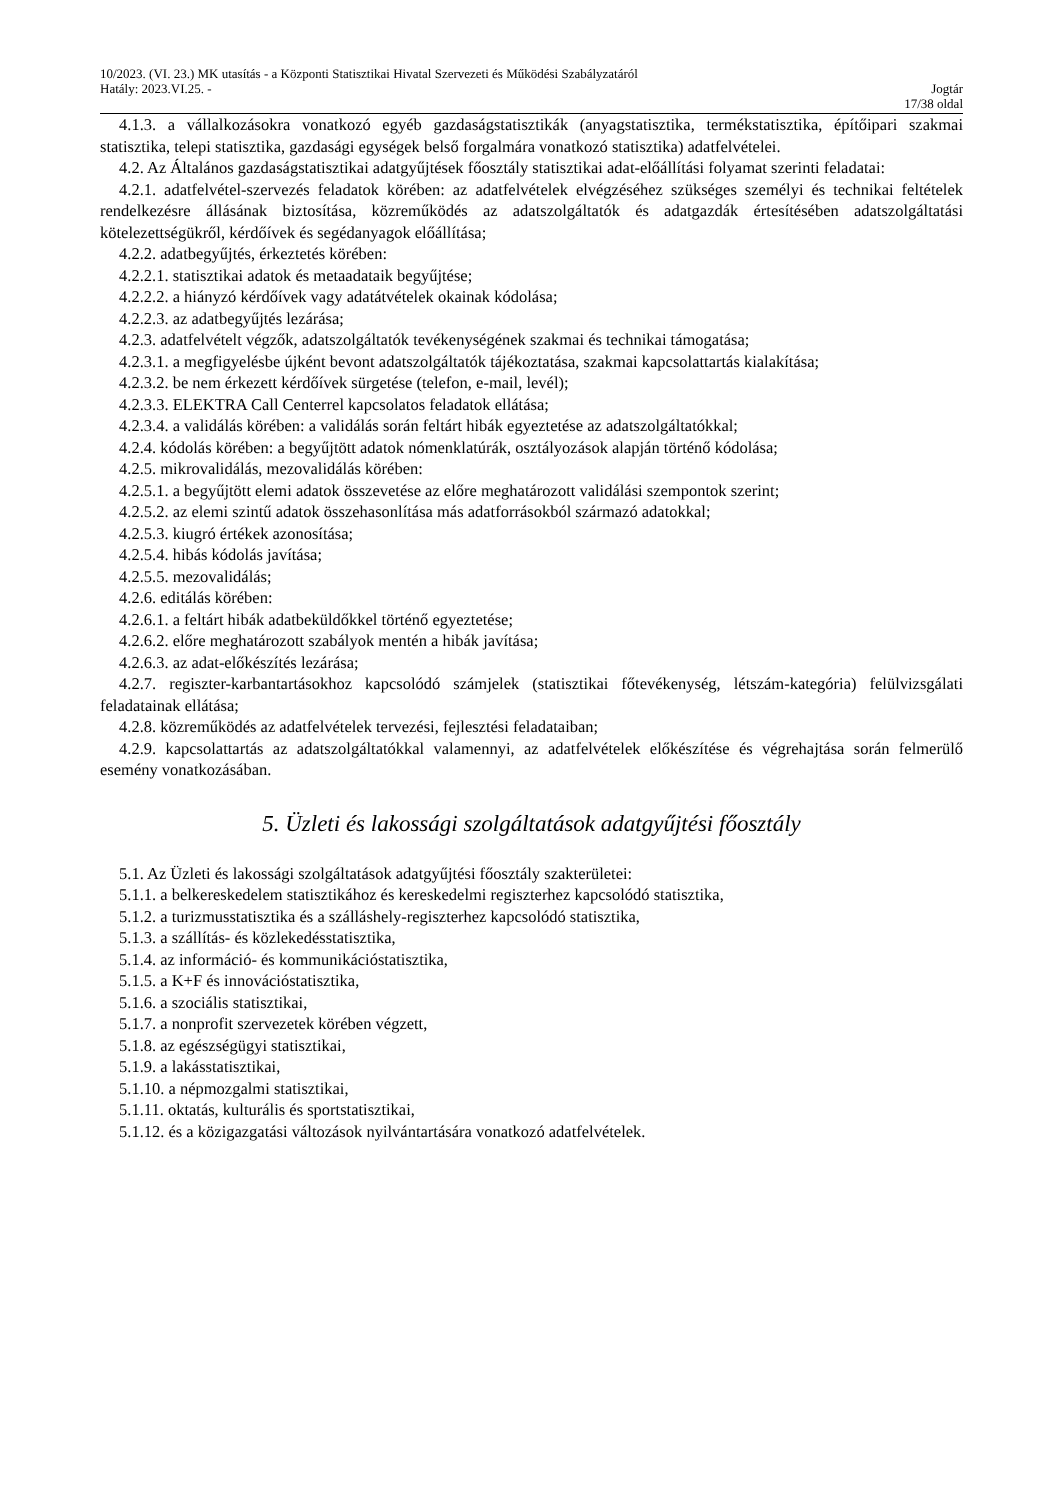10/2023. (VI. 23.) MK utasítás - a Központi Statisztikai Hivatal Szervezeti és Működési Szabályzatáról
Hatály: 2023.VI.25. - Jogtár
17/38 oldal
4.1.3. a vállalkozásokra vonatkozó egyéb gazdaságstatisztikák (anyagstatisztika, termékstatisztika, építőipari szakmai statisztika, telepi statisztika, gazdasági egységek belső forgalmára vonatkozó statisztika) adatfelvételei.
4.2. Az Általános gazdaságstatisztikai adatgyűjtések főosztály statisztikai adat-előállítási folyamat szerinti feladatai:
4.2.1. adatfelvétel-szervezés feladatok körében: az adatfelvételek elvégzéséhez szükséges személyi és technikai feltételek rendelkezésre állásának biztosítása, közreműködés az adatszolgáltatók és adatgazdák értesítésében adatszolgáltatási kötelezettségükről, kérdőívek és segédanyagok előállítása;
4.2.2. adatbegyűjtés, érkeztetés körében:
4.2.2.1. statisztikai adatok és metaadataik begyűjtése;
4.2.2.2. a hiányzó kérdőívek vagy adatátvételek okainak kódolása;
4.2.2.3. az adatbegyűjtés lezárása;
4.2.3. adatfelvételt végzők, adatszolgáltatók tevékenységének szakmai és technikai támogatása;
4.2.3.1. a megfigyelésbe újként bevont adatszolgáltatók tájékoztatása, szakmai kapcsolattartás kialakítása;
4.2.3.2. be nem érkezett kérdőívek sürgetése (telefon, e-mail, levél);
4.2.3.3. ELEKTRA Call Centerrel kapcsolatos feladatok ellátása;
4.2.3.4. a validálás körében: a validálás során feltárt hibák egyeztetése az adatszolgáltatókkal;
4.2.4. kódolás körében: a begyűjtött adatok nómenklatúrák, osztályozások alapján történő kódolása;
4.2.5. mikrovalidálás, mezovalidálás körében:
4.2.5.1. a begyűjtött elemi adatok összevetése az előre meghatározott validálási szempontok szerint;
4.2.5.2. az elemi szintű adatok összehasonlítása más adatforrásokból származó adatokkal;
4.2.5.3. kiugró értékek azonosítása;
4.2.5.4. hibás kódolás javítása;
4.2.5.5. mezovalidálás;
4.2.6. editálás körében:
4.2.6.1. a feltárt hibák adatbeküldőkkel történő egyeztetése;
4.2.6.2. előre meghatározott szabályok mentén a hibák javítása;
4.2.6.3. az adat-előkészítés lezárása;
4.2.7. regiszter-karbantartásokhoz kapcsolódó számjelek (statisztikai főtevékenység, létszám-kategória) felülvizsgálati feladatainak ellátása;
4.2.8. közreműködés az adatfelvételek tervezési, fejlesztési feladataiban;
4.2.9. kapcsolattartás az adatszolgáltatókkal valamennyi, az adatfelvételek előkészítése és végrehajtása során felmerülő esemény vonatkozásában.
5. Üzleti és lakossági szolgáltatások adatgyűjtési főosztály
5.1. Az Üzleti és lakossági szolgáltatások adatgyűjtési főosztály szakterületei:
5.1.1. a belkereskedelem statisztikához és kereskedelmi regiszterhez kapcsolódó statisztika,
5.1.2. a turizmusstatisztika és a szálláshely-regiszterhez kapcsolódó statisztika,
5.1.3. a szállítás- és közlekedésstatisztika,
5.1.4. az információ- és kommunikációstatisztika,
5.1.5. a K+F és innovációstatisztika,
5.1.6. a szociális statisztikai,
5.1.7. a nonprofit szervezetek körében végzett,
5.1.8. az egészségügyi statisztikai,
5.1.9. a lakásstatisztikai,
5.1.10. a népmozgalmi statisztikai,
5.1.11. oktatás, kulturális és sportstatisztikai,
5.1.12. és a közigazgatási változások nyilvántartására vonatkozó adatfelvételek.